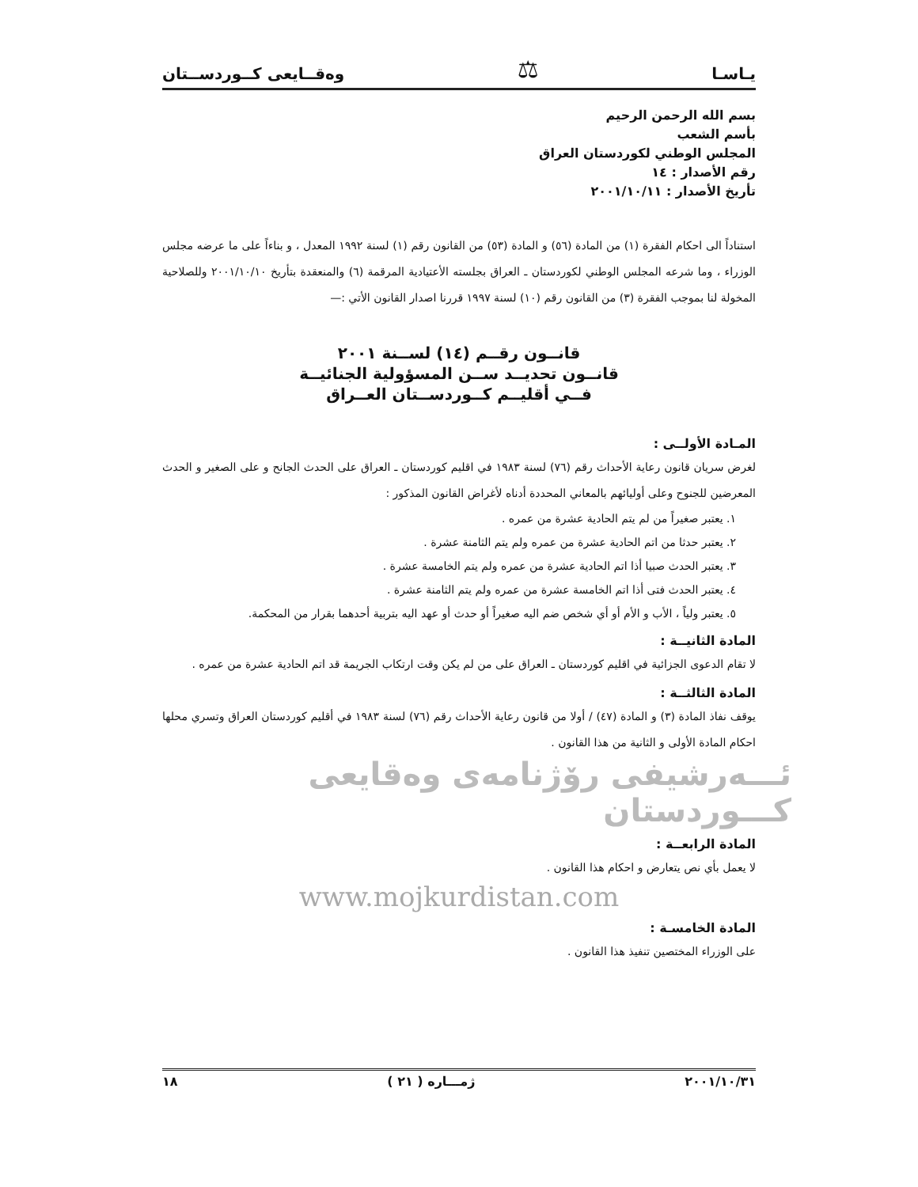يـاسـا ⚖ وەقــايعی كــوردســتان
بسم الله الرحمن الرحيم
بأسم الشعب
المجلس الوطني لكوردستان العراق
رقم الأصدار : ١٤
تأريخ الأصدار : ٢٠٠١/١٠/١١
استناداً الى احكام الفقرة (١) من المادة (٥٦) و المادة (٥٣) من القانون رقم (١) لسنة ١٩٩٢ المعدل ، و بناءاً على ما عرضه مجلس الوزراء ، وما شرعه المجلس الوطني لكوردستان ـ العراق بجلسته الأعتيادية المرقمة (٦) والمنعقدة بتأريخ ٢٠٠١/١٠/١٠ وللصلاحية المخولة لنا بموجب الفقرة (٣) من القانون رقم (١٠) لسنة ١٩٩٧ قررنا اصدار القانون الأتي :—
قانــون رقــم (١٤) لســنة ٢٠٠١
قانــون تحديــد ســن المسؤولية الجنائيــة
فــي أقليــم كــوردســتان العــراق
المـادة الأولــى :
لغرض سريان قانون رعاية الأحداث رقم (٧٦) لسنة ١٩٨٣ في اقليم كوردستان ـ العراق على الحدث الجانح و على الصغير و الحدث المعرضين للجنوح وعلى أوليائهم بالمعاني المحددة أدناه لأغراض القانون المذكور :
١. يعتبر صغيراً من لم يتم الحادية عشرة من عمره .
٢. يعتبر حدثا من اتم الحادية عشرة من عمره ولم يتم الثامنة عشرة .
٣. يعتبر الحدث صبيا أذا اتم الحادية عشرة من عمره ولم يتم الخامسة عشرة .
٤. يعتبر الحدث فتى أذا اتم الخامسة عشرة من عمره ولم يتم الثامنة عشرة .
٥. يعتبر ولياً ، الأب و الأم أو أي شخص ضم اليه صغيراً أو حدث أو عهد اليه بتربية أحدهما بقرار من المحكمة.
المادة الثانيــة :
لا تقام الدعوى الجزائية في اقليم كوردستان ـ العراق على من لم يكن وقت ارتكاب الجريمة قد اتم الحادية عشرة من عمره .
المادة الثالثــة :
يوقف نفاذ المادة (٣) و المادة (٤٧) / أولا من قانون رعاية الأحداث رقم (٧٦) لسنة ١٩٨٣ في أقليم كوردستان العراق وتسري محلها احكام المادة الأولى و الثانية من هذا القانون .
ئـــەرشيفی رۆژنامەی وەقايعی كـــوردستان
المادة الرابعــة :
لا يعمل بأي نص يتعارض و احكام هذا القانون .
www.mojkurdistan.com
المادة الخامسـة :
على الوزراء المختصين تنفيذ هذا القانون .
٢٠٠١/١٠/٣١ ژمـــاره ( ٢١ ) ١٨